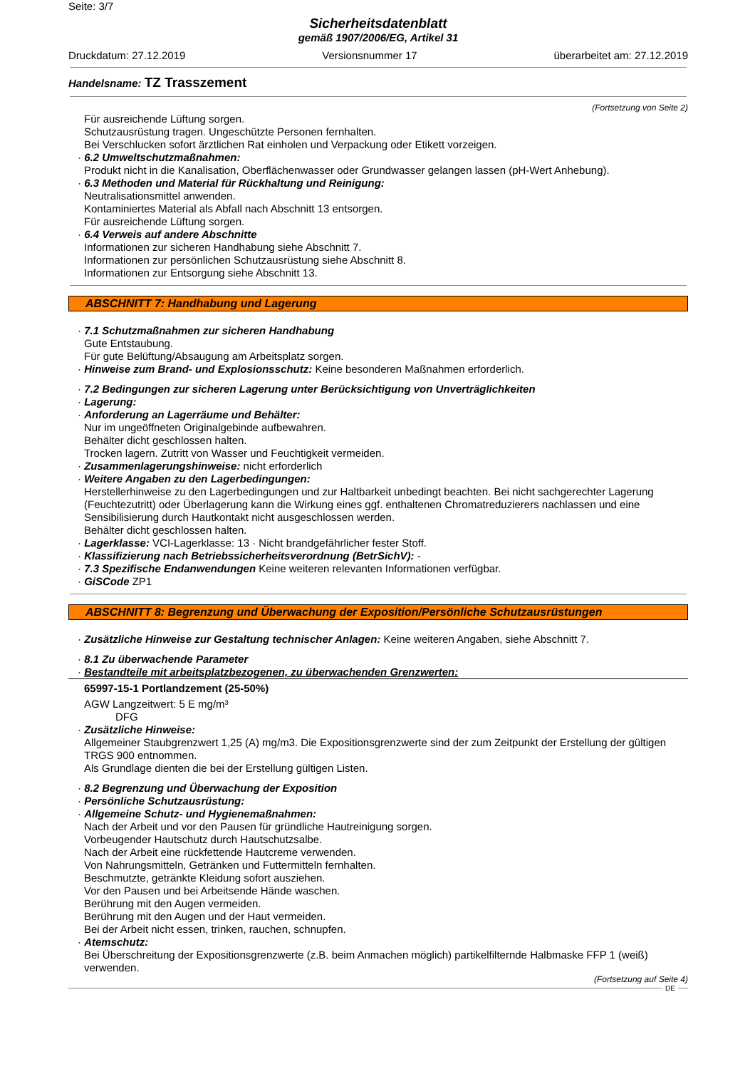Seite: 3/7
Sicherheitsdatenblatt
gemäß 1907/2006/EG, Artikel 31
Druckdatum: 27.12.2019 Versionsnummer 17 überarbeitet am: 27.12.2019
Handelsname: TZ Trasszement
(Fortsetzung von Seite 2)
Für ausreichende Lüftung sorgen.
Schutzausrüstung tragen. Ungeschützte Personen fernhalten.
Bei Verschlucken sofort ärztlichen Rat einholen und Verpackung oder Etikett vorzeigen.
· 6.2 Umweltschutzmaßnahmen:
Produkt nicht in die Kanalisation, Oberflächenwasser oder Grundwasser gelangen lassen (pH-Wert Anhebung).
· 6.3 Methoden und Material für Rückhaltung und Reinigung:
Neutralisationsmittel anwenden.
Kontaminiertes Material als Abfall nach Abschnitt 13 entsorgen.
Für ausreichende Lüftung sorgen.
· 6.4 Verweis auf andere Abschnitte
Informationen zur sicheren Handhabung siehe Abschnitt 7.
Informationen zur persönlichen Schutzausrüstung siehe Abschnitt 8.
Informationen zur Entsorgung siehe Abschnitt 13.
ABSCHNITT 7: Handhabung und Lagerung
· 7.1 Schutzmaßnahmen zur sicheren Handhabung
Gute Entstaubung.
Für gute Belüftung/Absaugung am Arbeitsplatz sorgen.
· Hinweise zum Brand- und Explosionsschutz: Keine besonderen Maßnahmen erforderlich.
· 7.2 Bedingungen zur sicheren Lagerung unter Berücksichtigung von Unverträglichkeiten
· Lagerung:
· Anforderung an Lagerräume und Behälter:
Nur im ungeöffneten Originalgebinde aufbewahren.
Behälter dicht geschlossen halten.
Trocken lagern. Zutritt von Wasser und Feuchtigkeit vermeiden.
· Zusammenlagerungshinweise: nicht erforderlich
· Weitere Angaben zu den Lagerbedingungen:
Herstellerhinweise zu den Lagerbedingungen und zur Haltbarkeit unbedingt beachten. Bei nicht sachgerechter Lagerung (Feuchtezutritt) oder Überlagerung kann die Wirkung eines ggf. enthaltenen Chromatreduzierers nachlassen und eine Sensibilisierung durch Hautkontakt nicht ausgeschlossen werden.
Behälter dicht geschlossen halten.
· Lagerklasse: VCI-Lagerklasse: 13 · Nicht brandgefährlicher fester Stoff.
· Klassifizierung nach Betriebssicherheitsverordnung (BetrSichV): -
· 7.3 Spezifische Endanwendungen Keine weiteren relevanten Informationen verfügbar.
· GiSCode ZP1
ABSCHNITT 8: Begrenzung und Überwachung der Exposition/Persönliche Schutzausrüstungen
· Zusätzliche Hinweise zur Gestaltung technischer Anlagen: Keine weiteren Angaben, siehe Abschnitt 7.
· 8.1 Zu überwachende Parameter
· Bestandteile mit arbeitsplatzbezogenen, zu überwachenden Grenzwerten:
65997-15-1 Portlandzement (25-50%)
AGW Langzeitwert: 5 E mg/m³
DFG
· Zusätzliche Hinweise:
Allgemeiner Staubgrenzwert 1,25 (A) mg/m3. Die Expositionsgrenzwerte sind der zum Zeitpunkt der Erstellung der gültigen TRGS 900 entnommen.
Als Grundlage dienten die bei der Erstellung gültigen Listen.
· 8.2 Begrenzung und Überwachung der Exposition
· Persönliche Schutzausrüstung:
· Allgemeine Schutz- und Hygienemaßnahmen:
Nach der Arbeit und vor den Pausen für gründliche Hautreinigung sorgen.
Vorbeugender Hautschutz durch Hautschutzsalbe.
Nach der Arbeit eine rückfettende Hautcreme verwenden.
Von Nahrungsmitteln, Getränken und Futtermitteln fernhalten.
Beschmutzte, getränkte Kleidung sofort ausziehen.
Vor den Pausen und bei Arbeitsende Hände waschen.
Berührung mit den Augen vermeiden.
Berührung mit den Augen und der Haut vermeiden.
Bei der Arbeit nicht essen, trinken, rauchen, schnupfen.
· Atemschutz:
Bei Überschreitung der Expositionsgrenzwerte (z.B. beim Anmachen möglich) partikelfilternde Halbmaske FFP 1 (weiß) verwenden.
(Fortsetzung auf Seite 4)
DE